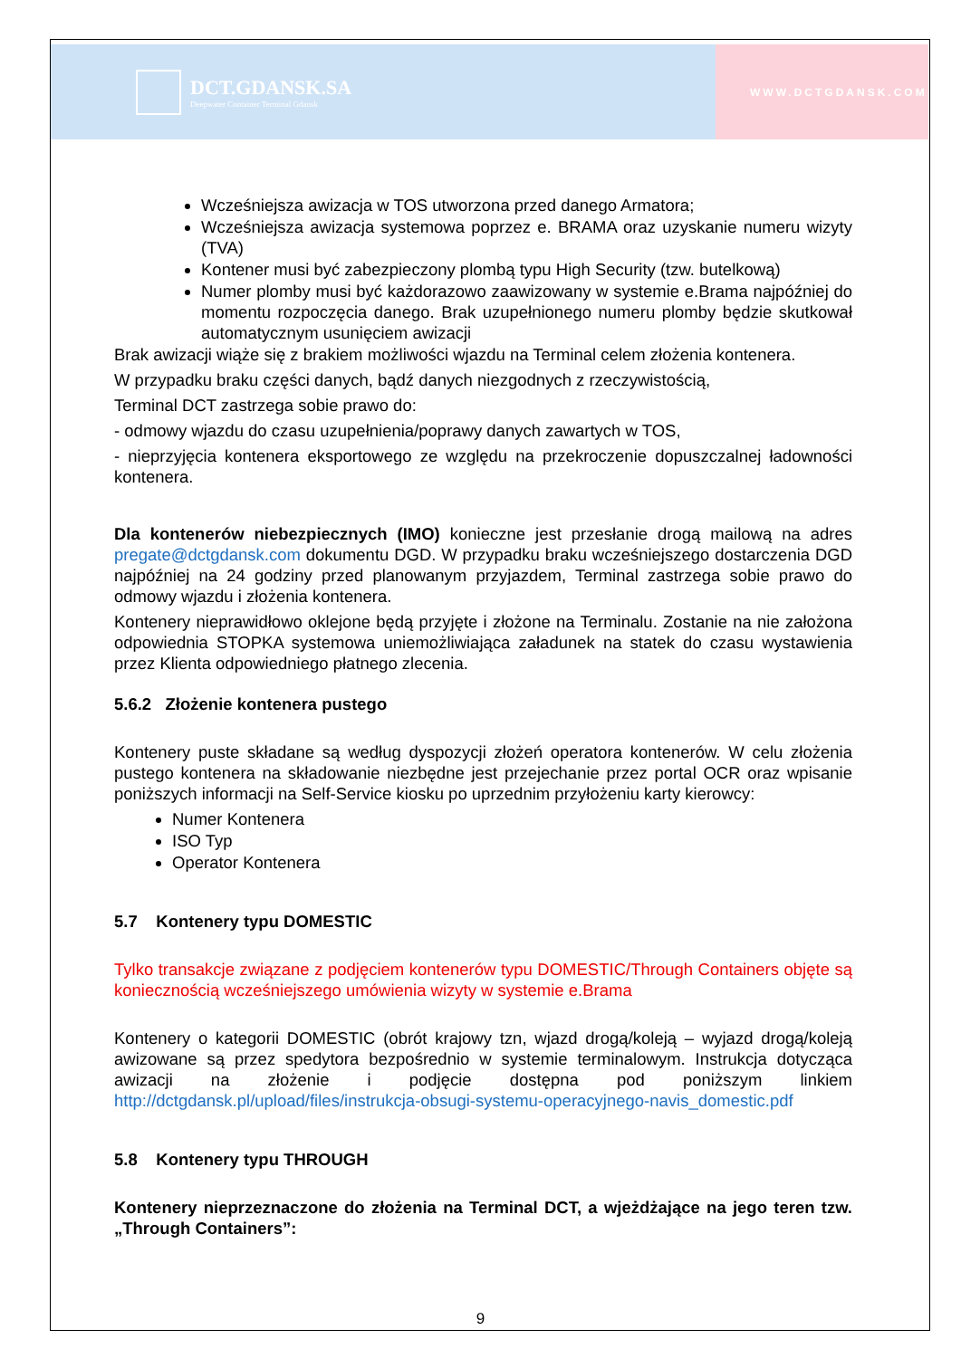DCT.GDANSK.SA
Deepwater Container Terminal Gdansk
WWW.DCTGDANSK.COM
Wcześniejsza awizacja w TOS utworzona przed danego Armatora;
Wcześniejsza awizacja systemowa poprzez e. BRAMA oraz uzyskanie numeru wizyty (TVA)
Kontener musi być zabezpieczony plombą typu High Security (tzw. butelkową)
Numer plomby musi być każdorazowo zaawizowany w systemie e.Brama najpóźniej do momentu rozpoczęcia danego. Brak uzupełnionego numeru plomby będzie skutkował automatycznym usunięciem awizacji
Brak awizacji wiąże się z brakiem możliwości wjazdu na Terminal celem złożenia kontenera.
W przypadku braku części danych, bądź danych niezgodnych z rzeczywistością,
Terminal DCT zastrzega sobie prawo do:
- odmowy wjazdu do czasu uzupełnienia/poprawy danych zawartych w TOS,
- nieprzyjęcia kontenera eksportowego ze względu na przekroczenie dopuszczalnej ładowności kontenera.
Dla kontenerów niebezpiecznych (IMO) konieczne jest przesłanie drogą mailową na adres pregate@dctgdansk.com dokumentu DGD. W przypadku braku wcześniejszego dostarczenia DGD najpóźniej na 24 godziny przed planowanym przyjazdem, Terminal zastrzega sobie prawo do odmowy wjazdu i złożenia kontenera.
Kontenery nieprawidłowo oklejone będą przyjęte i złożone na Terminalu. Zostanie na nie założona odpowiednia STOPKA systemowa uniemożliwiająca załadunek na statek do czasu wystawienia przez Klienta odpowiedniego płatnego zlecenia.
5.6.2 Złożenie kontenera pustego
Kontenery puste składane są według dyspozycji złożeń operatora kontenerów. W celu złożenia pustego kontenera na składowanie niezbędne jest przejechanie przez portal OCR oraz wpisanie poniższych informacji na Self-Service kiosku po uprzednim przyłożeniu karty kierowcy:
Numer Kontenera
ISO Typ
Operator Kontenera
5.7 Kontenery typu DOMESTIC
Tylko transakcje związane z podjęciem kontenerów typu DOMESTIC/Through Containers objęte są koniecznością wcześniejszego umówienia wizyty w systemie e.Brama
Kontenery o kategorii DOMESTIC (obrót krajowy tzn, wjazd drogą/koleją – wyjazd drogą/koleją awizowane są przez spedytora bezpośrednio w systemie terminalowym. Instrukcja dotycząca awizacji na złożenie i podjęcie dostępna pod poniższym linkiem http://dctgdansk.pl/upload/files/instrukcja-obsugi-systemu-operacyjnego-navis_domestic.pdf
5.8 Kontenery typu THROUGH
Kontenery nieprzeznaczone do złożenia na Terminal DCT, a wjeżdżające na jego teren tzw. „Through Containers”:
9